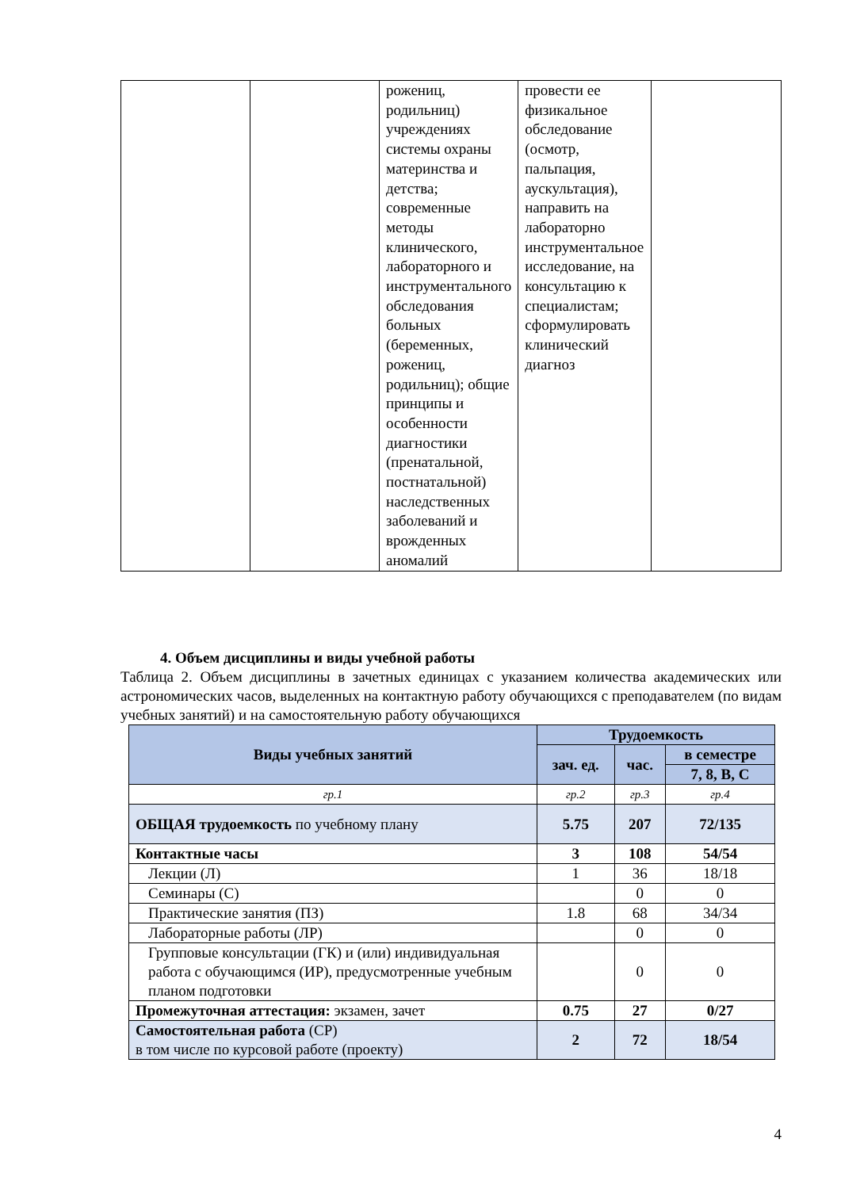| | | рожениц, родильниц) учреждениях системы охраны материнства и детства; современные методы клинического, лабораторного и инструментального обследования больных (беременных, рожениц, родильниц); общие принципы и особенности диагностики (пренатальной, постнатальной) наследственных заболеваний и врожденных аномалий | провести ее физикальное обследование (осмотр, пальпация, аускультация), направить на лабораторно инструментальное исследование, на консультацию к специалистам; сформулировать клинический диагноз | |
4. Объем дисциплины и виды учебной работы
Таблица 2. Объем дисциплины в зачетных единицах с указанием количества академических или астрономических часов, выделенных на контактную работу обучающихся с преподавателем (по видам учебных занятий) и на самостоятельную работу обучающихся
| Виды учебных занятий | Трудоемкость | | |
| --- | --- | --- | --- |
| | зач. ед. | час. | в семестре |
| | | | 7, 8, B, C |
| гр.1 | гр.2 | гр.3 | гр.4 |
| ОБЩАЯ трудоемкость по учебному плану | 5.75 | 207 | 72/135 |
| Контактные часы | 3 | 108 | 54/54 |
| Лекции (Л) | 1 | 36 | 18/18 |
| Семинары (С) | | 0 | 0 |
| Практические занятия (ПЗ) | 1.8 | 68 | 34/34 |
| Лабораторные работы (ЛР) | | 0 | 0 |
| Групповые консультации (ГК) и (или) индивидуальная работа с обучающимся (ИР), предусмотренные учебным планом подготовки | | 0 | 0 |
| Промежуточная аттестация: экзамен, зачет | 0.75 | 27 | 0/27 |
| Самостоятельная работа (СР) в том числе по курсовой работе (проекту) | 2 | 72 | 18/54 |
4